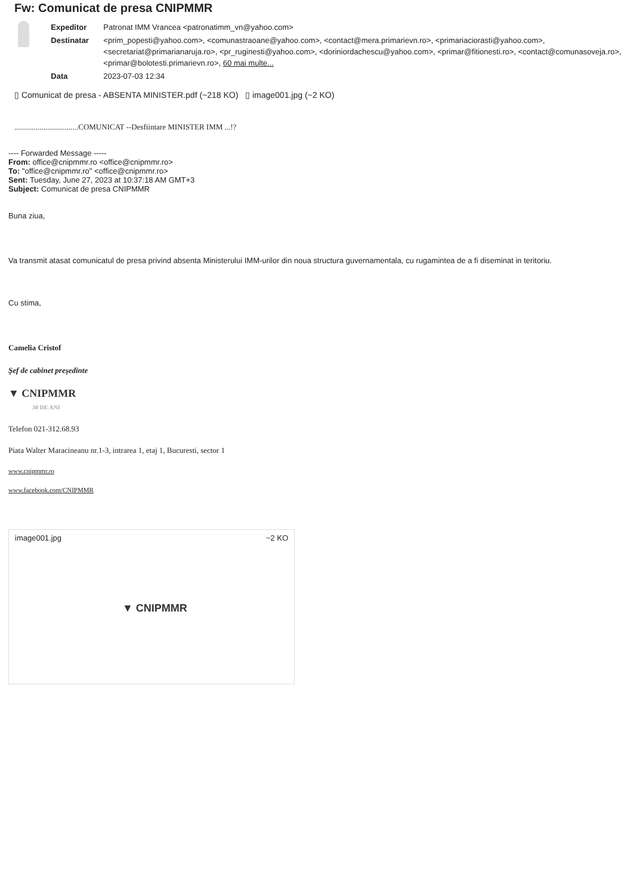Fw: Comunicat de presa CNIPMMR
| Expeditor | Patronat IMM Vrancea <patronatimm_vn@yahoo.com> |
| Destinatar | <prim_popesti@yahoo.com>, <comunastraoane@yahoo.com>, <contact@mera.primarievn.ro>, <primariaciorasti@yahoo.com>, <secretariat@primarianaruja.ro>, <pr_ruginesti@yahoo.com>, <doriniordachescu@yahoo.com>, <primar@fitionesti.ro>, <contact@comunasoveja.ro>, <primar@bolotesti.primarievn.ro>, 60 mai multe... |
| Data | 2023-07-03 12:34 |
▯ Comunicat de presa - ABSENTA MINISTER.pdf (~218 KO) ▯ image001.jpg (~2 KO)
.................................COMUNICAT --Desfiintare MINISTER IMM ...!?
---- Forwarded Message -----
From: office@cnipmmr.ro <office@cnipmmr.ro>
To: "office@cnipmmr.ro" <office@cnipmmr.ro>
Sent: Tuesday, June 27, 2023 at 10:37:18 AM GMT+3
Subject: Comunicat de presa CNIPMMR
Buna ziua,
Va transmit atasat comunicatul de presa privind absenta Ministerului IMM-urilor din noua structura guvernamentala, cu rugamintea de a fi diseminat in teritoriu.
Cu stima,
Camelia Cristof
Şef de cabinet preşedinte
▼ CNIPMMR
30 DE ANI
Telefon 021-312.68.93
Piata Walter Maracineanu nr.1-3, intrarea 1, etaj 1, Bucuresti, sector 1
www.cnipmmr.ro
www.facebook.com/CNIPMMR
image001.jpg ~2 KO
▼ CNIPMMR